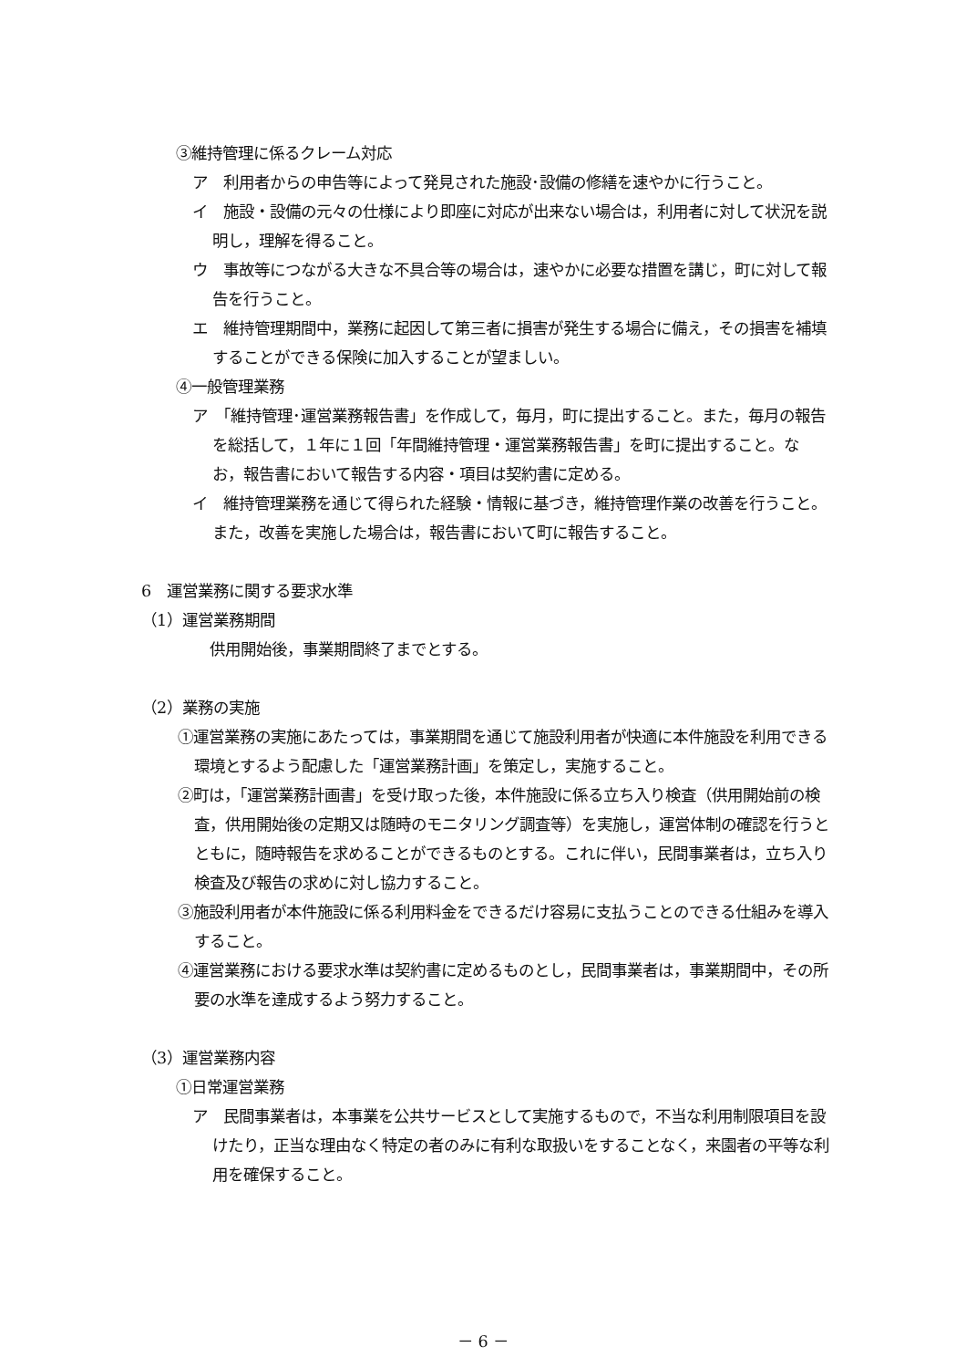③維持管理に係るクレーム対応
ア　利用者からの申告等によって発見された施設･設備の修繕を速やかに行うこと。
イ　施設・設備の元々の仕様により即座に対応が出来ない場合は，利用者に対して状況を説明し，理解を得ること。
ウ　事故等につながる大きな不具合等の場合は，速やかに必要な措置を講じ，町に対して報告を行うこと。
エ　維持管理期間中，業務に起因して第三者に損害が発生する場合に備え，その損害を補填することができる保険に加入することが望ましい。
④一般管理業務
ア　「維持管理･運営業務報告書」を作成して，毎月，町に提出すること。また，毎月の報告を総括して，１年に１回「年間維持管理・運営業務報告書」を町に提出すること。なお，報告書において報告する内容・項目は契約書に定める。
イ　維持管理業務を通じて得られた経験・情報に基づき，維持管理作業の改善を行うこと。また，改善を実施した場合は，報告書において町に報告すること。
6　運営業務に関する要求水準
（1）運営業務期間
供用開始後，事業期間終了までとする。
（2）業務の実施
①運営業務の実施にあたっては，事業期間を通じて施設利用者が快適に本件施設を利用できる環境とするよう配慮した「運営業務計画」を策定し，実施すること。
②町は，「運営業務計画書」を受け取った後，本件施設に係る立ち入り検査（供用開始前の検査，供用開始後の定期又は随時のモニタリング調査等）を実施し，運営体制の確認を行うとともに，随時報告を求めることができるものとする。これに伴い，民間事業者は，立ち入り検査及び報告の求めに対し協力すること。
③施設利用者が本件施設に係る利用料金をできるだけ容易に支払うことのできる仕組みを導入すること。
④運営業務における要求水準は契約書に定めるものとし，民間事業者は，事業期間中，その所要の水準を達成するよう努力すること。
（3）運営業務内容
①日常運営業務
ア　民間事業者は，本事業を公共サービスとして実施するもので，不当な利用制限項目を設けたり，正当な理由なく特定の者のみに有利な取扱いをすることなく，来園者の平等な利用を確保すること。
－ 6 －